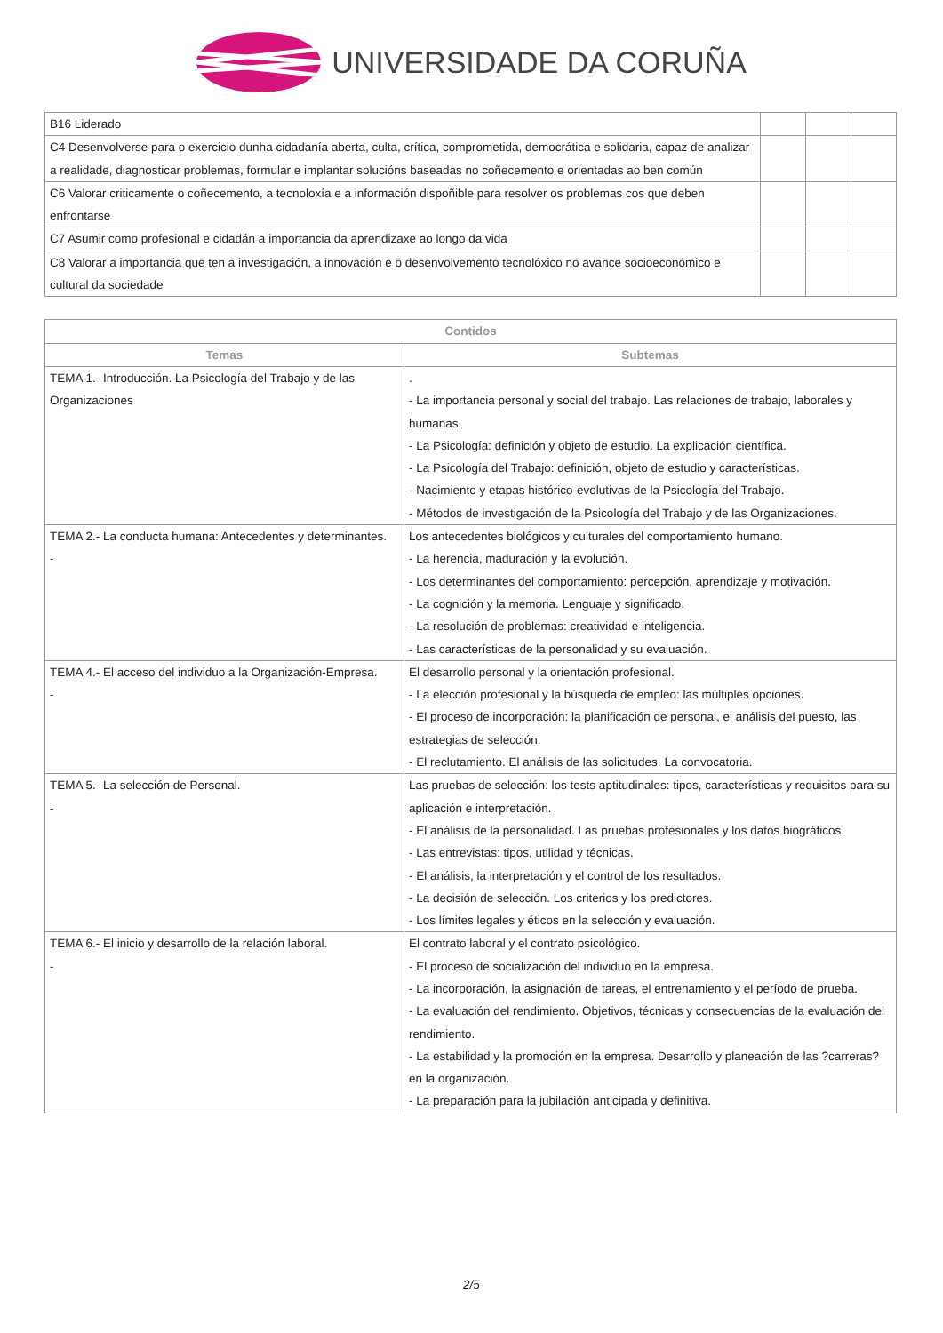UNIVERSIDADE DA CORUÑA
| B16 Liderado | | | |
| C4 Desenvolverse para o exercicio dunha cidadanía aberta, culta, crítica, comprometida, democrática e solidaria, capaz de analizar a realidade, diagnosticar problemas, formular e implantar solucións baseadas no coñecemento e orientadas ao ben común | | | |
| C6 Valorar criticamente o coñecemento, a tecnoloxía e a información dispoñible para resolver os problemas cos que deben enfrontarse | | | |
| C7 Asumir como profesional e cidadán a importancia da aprendizaxe ao longo da vida | | | |
| C8 Valorar a importancia que ten a investigación, a innovación e o desenvolvemento tecnolóxico no avance socioeconómico e cultural da sociedade | | | |
| Contidos | |
| --- | --- |
| Temas | Subtemas |
| TEMA 1.- Introducción. La Psicología del Trabajo y de las Organizaciones | . - La importancia personal y social del trabajo. Las relaciones de trabajo, laborales y humanas. - La Psicología: definición y objeto de estudio. La explicación científica. - La Psicología del Trabajo: definición, objeto de estudio y características. - Nacimiento y etapas histórico-evolutivas de la Psicología del Trabajo. - Métodos de investigación de la Psicología del Trabajo y de las Organizaciones. |
| TEMA 2.- La conducta humana: Antecedentes y determinantes. - | Los antecedentes biológicos y culturales del comportamiento humano. - La herencia, maduración y la evolución. - Los determinantes del comportamiento: percepción, aprendizaje y motivación. - La cognición y la memoria. Lenguaje y significado. - La resolución de problemas: creatividad e inteligencia. - Las características de la personalidad y su evaluación. |
| TEMA 4.- El acceso del individuo a la Organización-Empresa. - | El desarrollo personal y la orientación profesional. - La elección profesional y la búsqueda de empleo: las múltiples opciones. - El proceso de incorporación: la planificación de personal, el análisis del puesto, las estrategias de selección. - El reclutamiento. El análisis de las solicitudes. La convocatoria. |
| TEMA 5.- La selección de Personal. - | Las pruebas de selección: los tests aptitudinales: tipos, características y requisitos para su aplicación e interpretación. - El análisis de la personalidad. Las pruebas profesionales y los datos biográficos. - Las entrevistas: tipos, utilidad y técnicas. - El análisis, la interpretación y el control de los resultados. - La decisión de selección. Los criterios y los predictores. - Los límites legales y éticos en la selección y evaluación. |
| TEMA 6.- El inicio y desarrollo de la relación laboral. - | El contrato laboral y el contrato psicológico. - El proceso de socialización del individuo en la empresa. - La incorporación, la asignación de tareas, el entrenamiento y el período de prueba. - La evaluación del rendimiento. Objetivos, técnicas y consecuencias de la evaluación del rendimiento. - La estabilidad y la promoción en la empresa. Desarrollo y planeación de las ?carreras? en la organización. - La preparación para la jubilación anticipada y definitiva. |
2/5